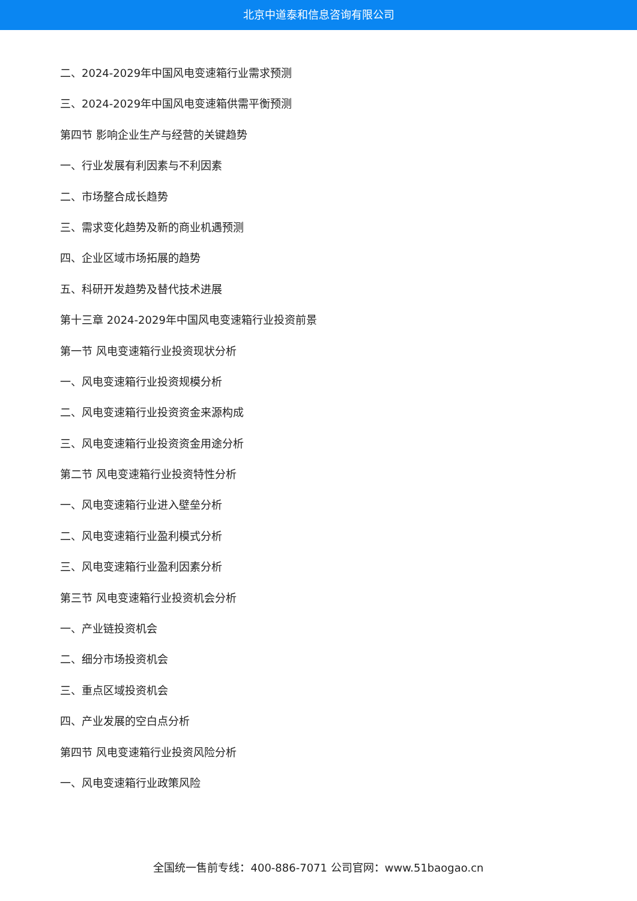北京中道泰和信息咨询有限公司
二、2024-2029年中国风电变速箱行业需求预测
三、2024-2029年中国风电变速箱供需平衡预测
第四节 影响企业生产与经营的关键趋势
一、行业发展有利因素与不利因素
二、市场整合成长趋势
三、需求变化趋势及新的商业机遇预测
四、企业区域市场拓展的趋势
五、科研开发趋势及替代技术进展
第十三章 2024-2029年中国风电变速箱行业投资前景
第一节 风电变速箱行业投资现状分析
一、风电变速箱行业投资规模分析
二、风电变速箱行业投资资金来源构成
三、风电变速箱行业投资资金用途分析
第二节 风电变速箱行业投资特性分析
一、风电变速箱行业进入壁垒分析
二、风电变速箱行业盈利模式分析
三、风电变速箱行业盈利因素分析
第三节 风电变速箱行业投资机会分析
一、产业链投资机会
二、细分市场投资机会
三、重点区域投资机会
四、产业发展的空白点分析
第四节 风电变速箱行业投资风险分析
一、风电变速箱行业政策风险
全国统一售前专线：400-886-7071 公司官网：www.51baogao.cn